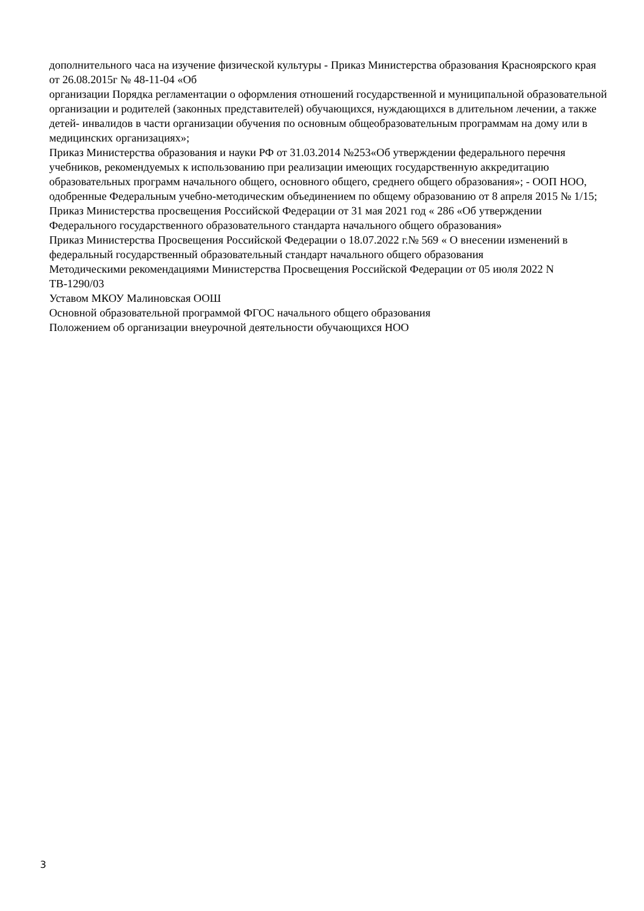дополнительного часа на изучение физической культуры - Приказ Министерства образования Красноярского края от 26.08.2015г № 48-11-04 «Об
организации Порядка регламентации о оформления отношений государственной и муниципальной образовательной организации и родителей (законных представителей) обучающихся, нуждающихся в длительном лечении, а также детей- инвалидов в части организации обучения по основным общеобразовательным программам на дому или в медицинских организациях»;
Приказ Министерства образования и науки РФ от 31.03.2014 №253«Об утверждении федерального перечня учебников, рекомендуемых к использованию при реализации имеющих государственную аккредитацию образовательных программ начального общего, основного общего, среднего общего образования»; - ООП НОО, одобренные Федеральным учебно-методическим объединением по общему образованию от 8 апреля 2015 № 1/15;
Приказ Министерства просвещения Российской Федерации от 31 мая 2021 год « 286 «Об утверждении Федерального государственного образовательного стандарта начального общего образования»
Приказ Министерства Просвещения Российской Федерации о 18.07.2022 г.№ 569 « О внесении изменений в федеральный государственный образовательный стандарт начального общего образования
Методическими рекомендациями Министерства Просвещения Российской Федерации от 05 июля 2022 N ТВ-1290/03
Уставом МКОУ Малиновская ООШ
Основной образовательной программой ФГОС начального общего образования
Положением об организации внеурочной деятельности обучающихся НОО
3